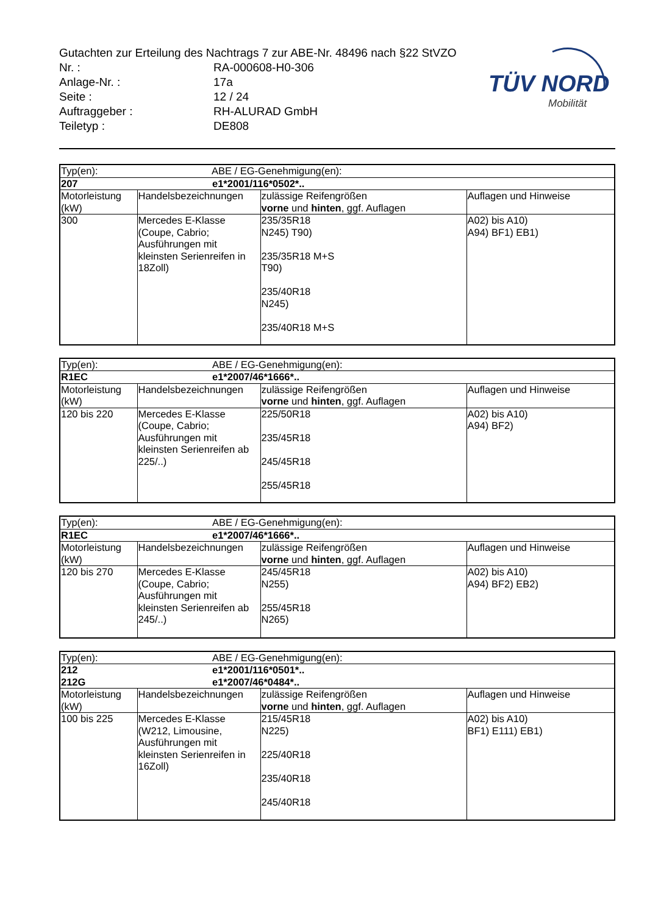TÜV NORD
Mobilität
Gutachten zur Erteilung des Nachtrags 7 zur ABE-Nr. 48496 nach §22 StVZO
Nr. : RA-000608-H0-306
Anlage-Nr. : 17a
Seite : 12 / 24
Auftraggeber : RH-ALURAD GmbH
Teiletyp : DE808
| Typ(en): | | ABE / EG-Genehmigung(en): | |
| 207 | | e1*2001/116*0502*.. | |
| Motorleistung (kW) | Handelsbezeichnungen | zulässige Reifengrößen vorne und hinten , ggf. Auflagen | Auflagen und Hinweise |
| 300 | Mercedes E-Klasse (Coupe, Cabrio; Ausführungen mit kleinsten Serienreifen in 18Zoll) | 235/35R18 N245) T90) 235/35R18 M+S T90) 235/40R18 N245) 235/40R18 M+S | A02) bis A10) A94) BF1) EB1) |
| Typ(en): | | ABE / EG-Genehmigung(en): | |
| R1EC | | e1*2007/46*1666*.. | |
| Motorleistung (kW) | Handelsbezeichnungen | zulässige Reifengrößen vorne und hinten , ggf. Auflagen | Auflagen und Hinweise |
| 120 bis 220 | Mercedes E-Klasse (Coupe, Cabrio; Ausführungen mit kleinsten Serienreifen ab 225/..) | 225/50R18 235/45R18 245/45R18 255/45R18 | A02) bis A10) A94) BF2) |
| Typ(en): | | ABE / EG-Genehmigung(en): | |
| R1EC | | e1*2007/46*1666*.. | |
| Motorleistung (kW) | Handelsbezeichnungen | zulässige Reifengrößen vorne und hinten , ggf. Auflagen | Auflagen und Hinweise |
| 120 bis 270 | Mercedes E-Klasse (Coupe, Cabrio; Ausführungen mit kleinsten Serienreifen ab 245/..) | 245/45R18 N255) 255/45R18 N265) | A02) bis A10) A94) BF2) EB2) |
| Typ(en): | | ABE / EG-Genehmigung(en): | |
| 212 | | e1*2001/116*0501*.. | |
| 212G | | e1*2007/46*0484*.. | |
| Motorleistung (kW) | Handelsbezeichnungen | zulässige Reifengrößen vorne und hinten , ggf. Auflagen | Auflagen und Hinweise |
| 100 bis 225 | Mercedes E-Klasse (W212, Limousine, Ausführungen mit kleinsten Serienreifen in 16Zoll) | 215/45R18 N225) 225/40R18 235/40R18 245/40R18 | A02) bis A10) BF1) E111) EB1) |